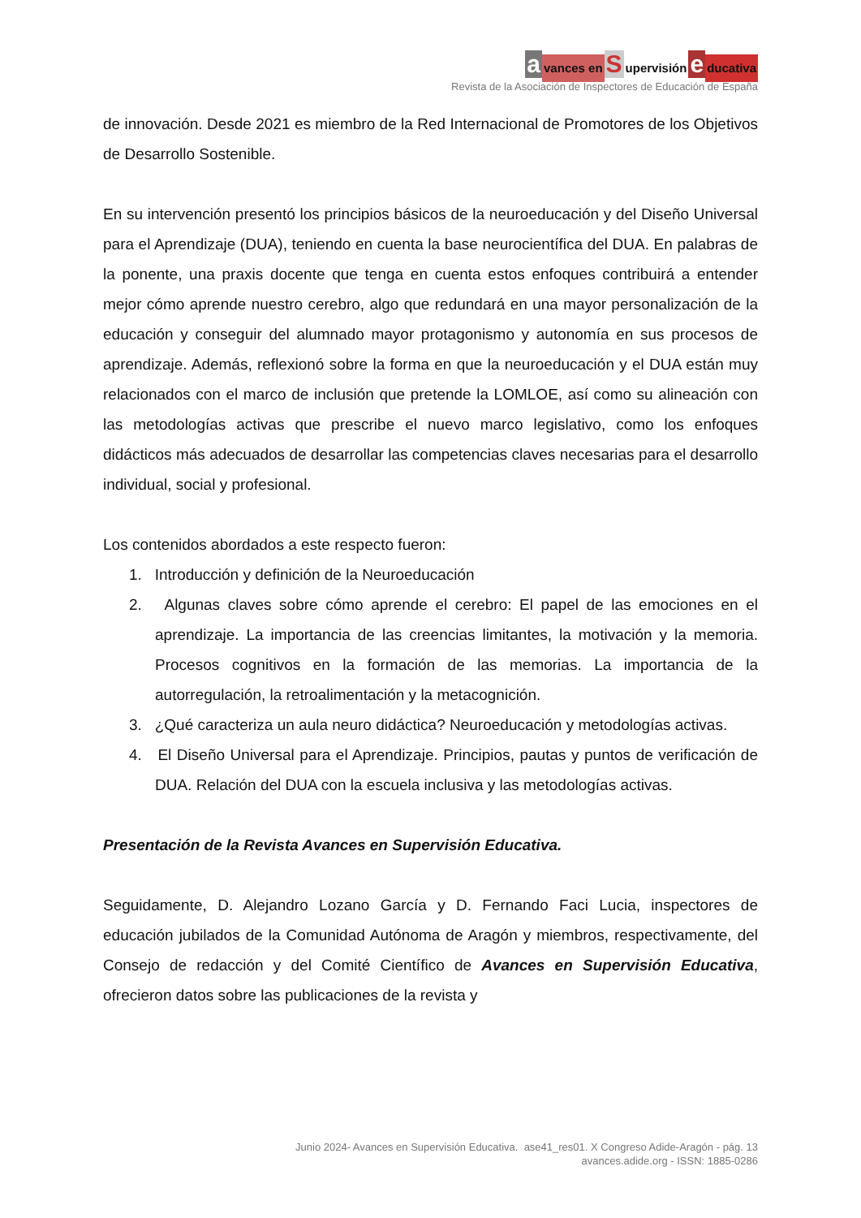avances en Supervisión educativa
Revista de la Asociación de Inspectores de Educación de España
de innovación. Desde 2021 es miembro de la Red Internacional de Promotores de los Objetivos de Desarrollo Sostenible.
En su intervención presentó los principios básicos de la neuroeducación y del Diseño Universal para el Aprendizaje (DUA), teniendo en cuenta la base neurocientífica del DUA. En palabras de la ponente, una praxis docente que tenga en cuenta estos enfoques contribuirá a entender mejor cómo aprende nuestro cerebro, algo que redundará en una mayor personalización de la educación y conseguir del alumnado mayor protagonismo y autonomía en sus procesos de aprendizaje. Además, reflexionó sobre la forma en que la neuroeducación y el DUA están muy relacionados con el marco de inclusión que pretende la LOMLOE, así como su alineación con las metodologías activas que prescribe el nuevo marco legislativo, como los enfoques didácticos más adecuados de desarrollar las competencias claves necesarias para el desarrollo individual, social y profesional.
Los contenidos abordados a este respecto fueron:
1. Introducción y definición de la Neuroeducación
2. Algunas claves sobre cómo aprende el cerebro: El papel de las emociones en el aprendizaje. La importancia de las creencias limitantes, la motivación y la memoria. Procesos cognitivos en la formación de las memorias. La importancia de la autorregulación, la retroalimentación y la metacognición.
3. ¿Qué caracteriza un aula neuro didáctica? Neuroeducación y metodologías activas.
4. El Diseño Universal para el Aprendizaje. Principios, pautas y puntos de verificación de DUA. Relación del DUA con la escuela inclusiva y las metodologías activas.
Presentación de la Revista Avances en Supervisión Educativa.
Seguidamente, D. Alejandro Lozano García y D. Fernando Faci Lucia, inspectores de educación jubilados de la Comunidad Autónoma de Aragón y miembros, respectivamente, del Consejo de redacción y del Comité Científico de Avances en Supervisión Educativa, ofrecieron datos sobre las publicaciones de la revista y
Junio 2024- Avances en Supervisión Educativa. ase41_res01. X Congreso Adide-Aragón - pág. 13
avances.adide.org - ISSN: 1885-0286